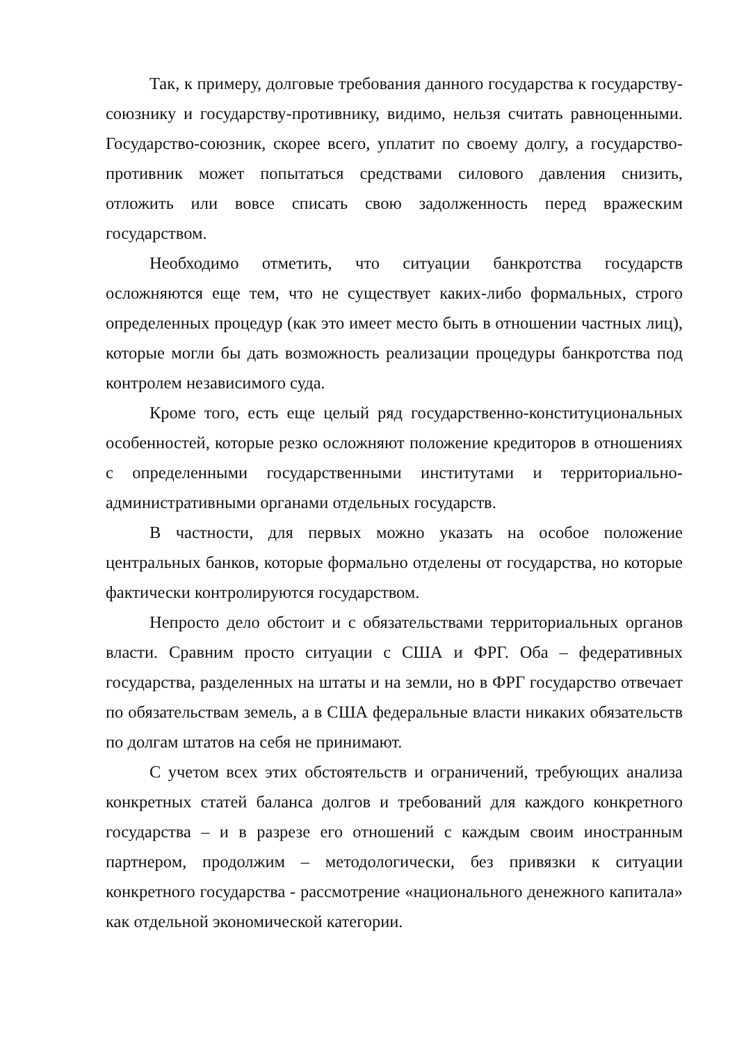Так, к примеру, долговые требования данного государства к государству-союзнику и государству-противнику, видимо, нельзя считать равноценными. Государство-союзник, скорее всего, уплатит по своему долгу, а государство-противник может попытаться средствами силового давления снизить, отложить или вовсе списать свою задолженность перед вражеским государством.
Необходимо отметить, что ситуации банкротства государств осложняются еще тем, что не существует каких-либо формальных, строго определенных процедур (как это имеет место быть в отношении частных лиц), которые могли бы дать возможность реализации процедуры банкротства под контролем независимого суда.
Кроме того, есть еще целый ряд государственно-конституциональных особенностей, которые резко осложняют положение кредиторов в отношениях с определенными государственными институтами и территориально-административными органами отдельных государств.
В частности, для первых можно указать на особое положение центральных банков, которые формально отделены от государства, но которые фактически контролируются государством.
Непросто дело обстоит и с обязательствами территориальных органов власти. Сравним просто ситуации с США и ФРГ. Оба – федеративных государства, разделенных на штаты и на земли, но в ФРГ государство отвечает по обязательствам земель, а в США федеральные власти никаких обязательств по долгам штатов на себя не принимают.
С учетом всех этих обстоятельств и ограничений, требующих анализа конкретных статей баланса долгов и требований для каждого конкретного государства – и в разрезе его отношений с каждым своим иностранным партнером, продолжим – методологически, без привязки к ситуации конкретного государства - рассмотрение «национального денежного капитала» как отдельной экономической категории.